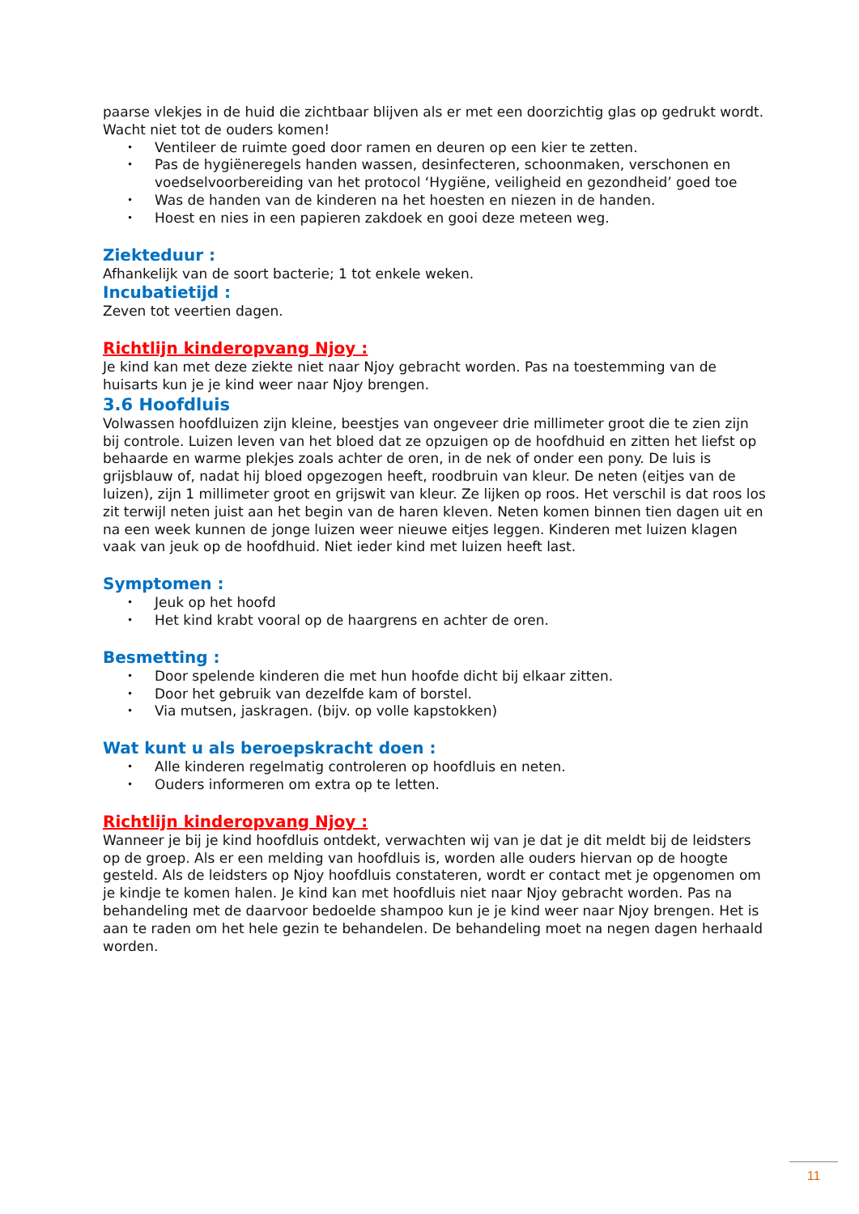paarse vlekjes in de huid die zichtbaar blijven als er met een doorzichtig glas op gedrukt wordt. Wacht niet tot de ouders komen!
• Ventileer de ruimte goed door ramen en deuren op een kier te zetten.
• Pas de hygiëneregels handen wassen, desinfecteren, schoonmaken, verschonen en voedselvoorbereiding van het protocol ‘Hygiëne, veiligheid en gezondheid’ goed toe
• Was de handen van de kinderen na het hoesten en niezen in de handen.
• Hoest en nies in een papieren zakdoek en gooi deze meteen weg.
Ziekteduur :
Afhankelijk van de soort bacterie; 1 tot enkele weken.
Incubatietijd :
Zeven tot veertien dagen.
Richtlijn kinderopvang Njoy :
Je kind kan met deze ziekte niet naar Njoy gebracht worden. Pas na toestemming van de huisarts kun je je kind weer naar Njoy brengen.
3.6 Hoofdluis
Volwassen hoofdluizen zijn kleine, beestjes van ongeveer drie millimeter groot die te zien zijn bij controle. Luizen leven van het bloed dat ze opzuigen op de hoofdhuid en zitten het liefst op behaarde en warme plekjes zoals achter de oren, in de nek of onder een pony. De luis is grijsblauw of, nadat hij bloed opgezogen heeft, roodbruin van kleur. De neten (eitjes van de luizen), zijn 1 millimeter groot en grijswit van kleur. Ze lijken op roos. Het verschil is dat roos los zit terwijl neten juist aan het begin van de haren kleven. Neten komen binnen tien dagen uit en na een week kunnen de jonge luizen weer nieuwe eitjes leggen. Kinderen met luizen klagen vaak van jeuk op de hoofdhuid. Niet ieder kind met luizen heeft last.
Symptomen :
• Jeuk op het hoofd
• Het kind krabt vooral op de haargrens en achter de oren.
Besmetting :
• Door spelende kinderen die met hun hoofde dicht bij elkaar zitten.
• Door het gebruik van dezelfde kam of borstel.
• Via mutsen, jaskragen. (bijv. op volle kapstokken)
Wat kunt u als beroepskracht doen :
• Alle kinderen regelmatig controleren op hoofdluis en neten.
• Ouders informeren om extra op te letten.
Richtlijn kinderopvang Njoy :
Wanneer je bij je kind hoofdluis ontdekt, verwachten wij van je dat je dit meldt bij de leidsters op de groep. Als er een melding van hoofdluis is, worden alle ouders hiervan op de hoogte gesteld. Als de leidsters op Njoy hoofdluis constateren, wordt er contact met je opgenomen om je kindje te komen halen. Je kind kan met hoofdluis niet naar Njoy gebracht worden. Pas na behandeling met de daarvoor bedoelde shampoo kun je je kind weer naar Njoy brengen. Het is aan te raden om het hele gezin te behandelen. De behandeling moet na negen dagen herhaald worden.
11